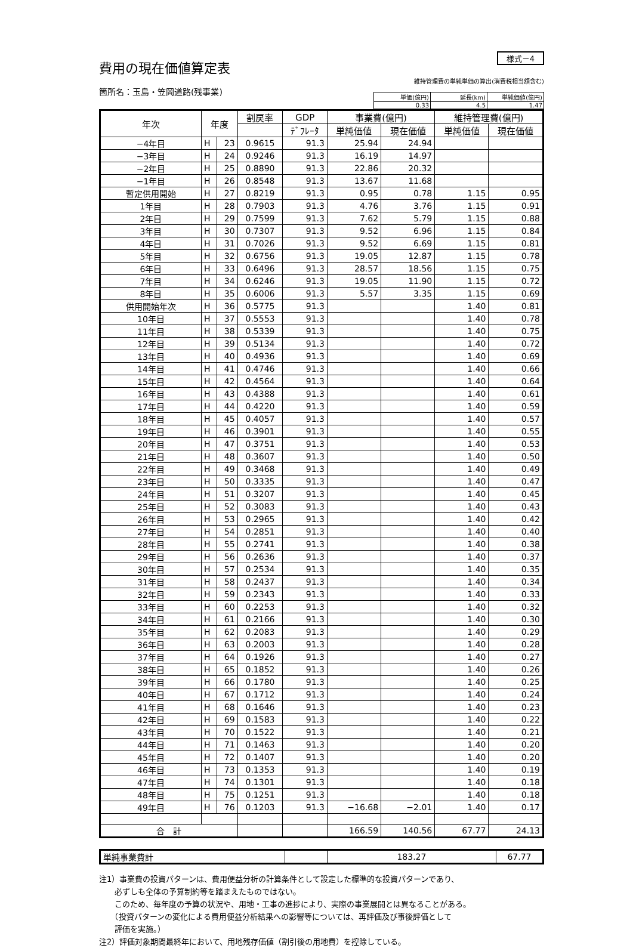様式－4
費用の現在価値算定表
維持管理費の単純単価の算出(消費税相当額含む)
箇所名：玉島・笠岡道路(残事業)
| 単価(億円) | 延長(km) | 単純価値(億円) |
| 0.33 | 4.5 | 1.47 |
| 年次 | 年度 | | 割戻率 | GDP | 事業費(億円) | | 維持管理費(億円) | |
| --- | --- | --- | --- | --- | --- | --- | --- | --- |
| | | | | ﾃﾞﾌﾚｰﾀ | 単純価値 | 現在価値 | 単純価値 | 現在価値 |
| −4年目 | H | 23 | 0.9615 | 91.3 | 25.94 | 24.94 | | |
| −3年目 | H | 24 | 0.9246 | 91.3 | 16.19 | 14.97 | | |
| −2年目 | H | 25 | 0.8890 | 91.3 | 22.86 | 20.32 | | |
| −1年目 | H | 26 | 0.8548 | 91.3 | 13.67 | 11.68 | | |
| 暫定供用開始 | H | 27 | 0.8219 | 91.3 | 0.95 | 0.78 | 1.15 | 0.95 |
| 1年目 | H | 28 | 0.7903 | 91.3 | 4.76 | 3.76 | 1.15 | 0.91 |
| 2年目 | H | 29 | 0.7599 | 91.3 | 7.62 | 5.79 | 1.15 | 0.88 |
| 3年目 | H | 30 | 0.7307 | 91.3 | 9.52 | 6.96 | 1.15 | 0.84 |
| 4年目 | H | 31 | 0.7026 | 91.3 | 9.52 | 6.69 | 1.15 | 0.81 |
| 5年目 | H | 32 | 0.6756 | 91.3 | 19.05 | 12.87 | 1.15 | 0.78 |
| 6年目 | H | 33 | 0.6496 | 91.3 | 28.57 | 18.56 | 1.15 | 0.75 |
| 7年目 | H | 34 | 0.6246 | 91.3 | 19.05 | 11.90 | 1.15 | 0.72 |
| 8年目 | H | 35 | 0.6006 | 91.3 | 5.57 | 3.35 | 1.15 | 0.69 |
| 供用開始年次 | H | 36 | 0.5775 | 91.3 | | | 1.40 | 0.81 |
| 10年目 | H | 37 | 0.5553 | 91.3 | | | 1.40 | 0.78 |
| 11年目 | H | 38 | 0.5339 | 91.3 | | | 1.40 | 0.75 |
| 12年目 | H | 39 | 0.5134 | 91.3 | | | 1.40 | 0.72 |
| 13年目 | H | 40 | 0.4936 | 91.3 | | | 1.40 | 0.69 |
| 14年目 | H | 41 | 0.4746 | 91.3 | | | 1.40 | 0.66 |
| 15年目 | H | 42 | 0.4564 | 91.3 | | | 1.40 | 0.64 |
| 16年目 | H | 43 | 0.4388 | 91.3 | | | 1.40 | 0.61 |
| 17年目 | H | 44 | 0.4220 | 91.3 | | | 1.40 | 0.59 |
| 18年目 | H | 45 | 0.4057 | 91.3 | | | 1.40 | 0.57 |
| 19年目 | H | 46 | 0.3901 | 91.3 | | | 1.40 | 0.55 |
| 20年目 | H | 47 | 0.3751 | 91.3 | | | 1.40 | 0.53 |
| 21年目 | H | 48 | 0.3607 | 91.3 | | | 1.40 | 0.50 |
| 22年目 | H | 49 | 0.3468 | 91.3 | | | 1.40 | 0.49 |
| 23年目 | H | 50 | 0.3335 | 91.3 | | | 1.40 | 0.47 |
| 24年目 | H | 51 | 0.3207 | 91.3 | | | 1.40 | 0.45 |
| 25年目 | H | 52 | 0.3083 | 91.3 | | | 1.40 | 0.43 |
| 26年目 | H | 53 | 0.2965 | 91.3 | | | 1.40 | 0.42 |
| 27年目 | H | 54 | 0.2851 | 91.3 | | | 1.40 | 0.40 |
| 28年目 | H | 55 | 0.2741 | 91.3 | | | 1.40 | 0.38 |
| 29年目 | H | 56 | 0.2636 | 91.3 | | | 1.40 | 0.37 |
| 30年目 | H | 57 | 0.2534 | 91.3 | | | 1.40 | 0.35 |
| 31年目 | H | 58 | 0.2437 | 91.3 | | | 1.40 | 0.34 |
| 32年目 | H | 59 | 0.2343 | 91.3 | | | 1.40 | 0.33 |
| 33年目 | H | 60 | 0.2253 | 91.3 | | | 1.40 | 0.32 |
| 34年目 | H | 61 | 0.2166 | 91.3 | | | 1.40 | 0.30 |
| 35年目 | H | 62 | 0.2083 | 91.3 | | | 1.40 | 0.29 |
| 36年目 | H | 63 | 0.2003 | 91.3 | | | 1.40 | 0.28 |
| 37年目 | H | 64 | 0.1926 | 91.3 | | | 1.40 | 0.27 |
| 38年目 | H | 65 | 0.1852 | 91.3 | | | 1.40 | 0.26 |
| 39年目 | H | 66 | 0.1780 | 91.3 | | | 1.40 | 0.25 |
| 40年目 | H | 67 | 0.1712 | 91.3 | | | 1.40 | 0.24 |
| 41年目 | H | 68 | 0.1646 | 91.3 | | | 1.40 | 0.23 |
| 42年目 | H | 69 | 0.1583 | 91.3 | | | 1.40 | 0.22 |
| 43年目 | H | 70 | 0.1522 | 91.3 | | | 1.40 | 0.21 |
| 44年目 | H | 71 | 0.1463 | 91.3 | | | 1.40 | 0.20 |
| 45年目 | H | 72 | 0.1407 | 91.3 | | | 1.40 | 0.20 |
| 46年目 | H | 73 | 0.1353 | 91.3 | | | 1.40 | 0.19 |
| 47年目 | H | 74 | 0.1301 | 91.3 | | | 1.40 | 0.18 |
| 48年目 | H | 75 | 0.1251 | 91.3 | | | 1.40 | 0.18 |
| 49年目 | H | 76 | 0.1203 | 91.3 | −16.68 | −2.01 | 1.40 | 0.17 |
| 合 計 | | | | | 166.59 | 140.56 | 67.77 | 24.13 |
| 単純事業費計 | | 183.27 | 67.77 |
注1）事業費の投資パターンは、費用便益分析の計算条件として設定した標準的な投資パターンであり、
　　必ずしも全体の予算制約等を踏まえたものではない。
　　このため、毎年度の予算の状況や、用地・工事の進捗により、実際の事業展開とは異なることがある。
　　（投資パターンの変化による費用便益分析結果への影響等については、再評価及び事後評価として
　　評価を実施。）
注2）評価対象期間最終年において、用地残存価値（割引後の用地費）を控除している。